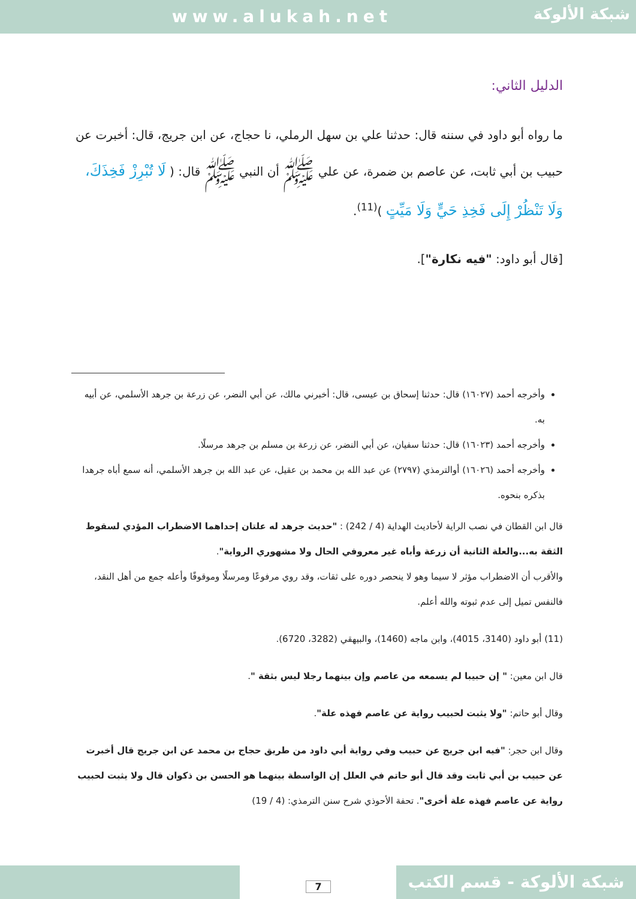www.alukah.net
شبكة الألوكة
الدليل الثاني:
ما رواه أبو داود في سننه قال: حدثنا علي بن سهل الرملي، نا حجاج، عن ابن جريج، قال: أخبرت عن حبيب بن أبي ثابت، عن عاصم بن ضمرة، عن علي ﷺ أن النبي ﷺ قال: ( لَا تُبْرِزْ فَخِذَكَ، وَلَا تَنْظُرْ إِلَى فَخِذِ حَيٍّ وَلَا مَيِّتٍ )<sup>(11)</sup>.
[قال أبو داود: "فيه نكارة"].
وأخرجه أحمد (١٦٠٢٧) قال: حدثنا إسحاق بن عيسى، قال: أخبرني مالك، عن أبي النضر، عن زرعة بن جرهد الأسلمي، عن أبيه به.
وأخرجه أحمد (١٦٠٢٣) قال: حدثنا سفيان، عن أبي النضر، عن زرعة بن مسلم بن جرهد مرسلًا.
وأخرجه أحمد (١٦٠٢٦) أوالترمذي (٢٧٩٧) عن عبد الله بن محمد بن عقيل، عن عبد الله بن جرهد الأسلمي، أنه سمع أباه جرهدا بذكره بنحوه.
قال ابن القطان في نصب الراية لأحاديث الهداية (4 / 242) : "حديث جرهد له علتان إحداهما الاضطراب المؤدي لسقوط الثقة به...والعلة الثانية أن زرعة وأباه غير معروفي الحال ولا مشهوري الرواية".
والأقرب أن الاضطراب مؤثر لا سيما وهو لا ينحصر دوره على ثقات، وقد روي مرفوعًا ومرسلًا وموقوفًا وأعله جمع من أهل النقد، فالنفس تميل إلى عدم ثبوته والله أعلم.
(11) أبو داود (3140، 4015)، وابن ماجه (1460)، والبيهقي (3282، 6720).
قال ابن معين: " إن حبيبا لم يسمعه من عاصم وإن بينهما رجلا ليس بثقة ".
وقال أبو حاتم: "ولا يثبت لحبيب رواية عن عاصم فهذه علة".
وقال ابن حجر: "فيه ابن جريج عن حبيب وفي رواية أبي داود من طريق حجاج بن محمد عن ابن جريج قال أخبرت عن حبيب بن أبي ثابت وقد قال أبو حاتم في العلل إن الواسطة بينهما هو الحسن بن ذكوان قال ولا يثبت لحبيب رواية عن عاصم فهذه علة أخرى". تحفة الأحوذي شرح سنن الترمذي: (4 / 19)
7
شبكة الألوكة - قسم الكتب